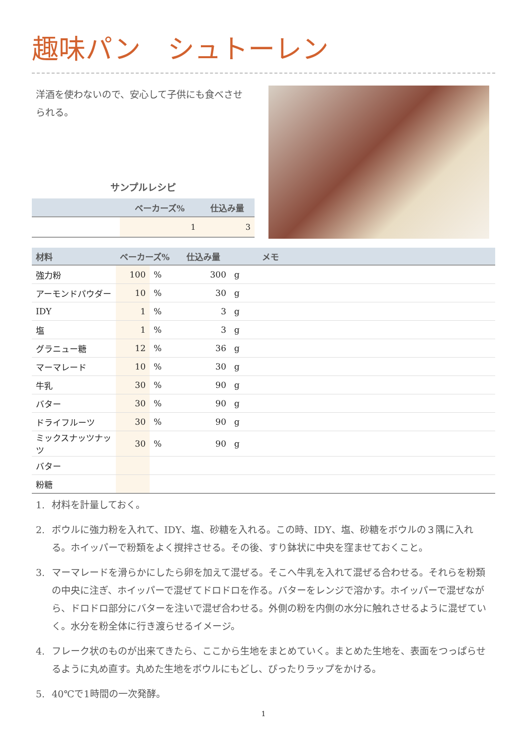趣味パン　シュトーレン
洋酒を使わないので、安心して子供にも食べさせられる。
サンプルレシピ
| | ベーカーズ% | 仕込み量 |
| --- | --- | --- |
| | 1 | 3 |
| 材料 | ベーカーズ% | | 仕込み量 | | メモ |
| --- | --- | --- | --- | --- | --- |
| 強力粉 | 100 | % | 300 | g | |
| アーモンドパウダー | 10 | % | 30 | g | |
| IDY | 1 | % | 3 | g | |
| 塩 | 1 | % | 3 | g | |
| グラニュー糖 | 12 | % | 36 | g | |
| マーマレード | 10 | % | 30 | g | |
| 牛乳 | 30 | % | 90 | g | |
| バター | 30 | % | 90 | g | |
| ドライフルーツ | 30 | % | 90 | g | |
| ミックスナッツナッツ | 30 | % | 90 | g | |
| バター | | | | | |
| 粉糖 | | | | | |
1. 材料を計量しておく。
2. ボウルに強力粉を入れて、IDY、塩、砂糖を入れる。この時、IDY、塩、砂糖をボウルの３隅に入れる。ホイッパーで粉類をよく撹拌させる。その後、すり鉢状に中央を窪ませておくこと。
3. マーマレードを滑らかにしたら卵を加えて混ぜる。そこへ牛乳を入れて混ぜる合わせる。それらを粉類の中央に注ぎ、ホイッパーで混ぜてドロドロを作る。バターをレンジで溶かす。ホイッパーで混ぜながら、ドロドロ部分にバターを注いで混ぜ合わせる。外側の粉を内側の水分に触れさせるように混ぜていく。水分を粉全体に行き渡らせるイメージ。
4. フレーク状のものが出来てきたら、ここから生地をまとめていく。まとめた生地を、表面をつっぱらせるように丸め直す。丸めた生地をボウルにもどし、ぴったりラップをかける。
5. 40℃で1時間の一次発酵。
1